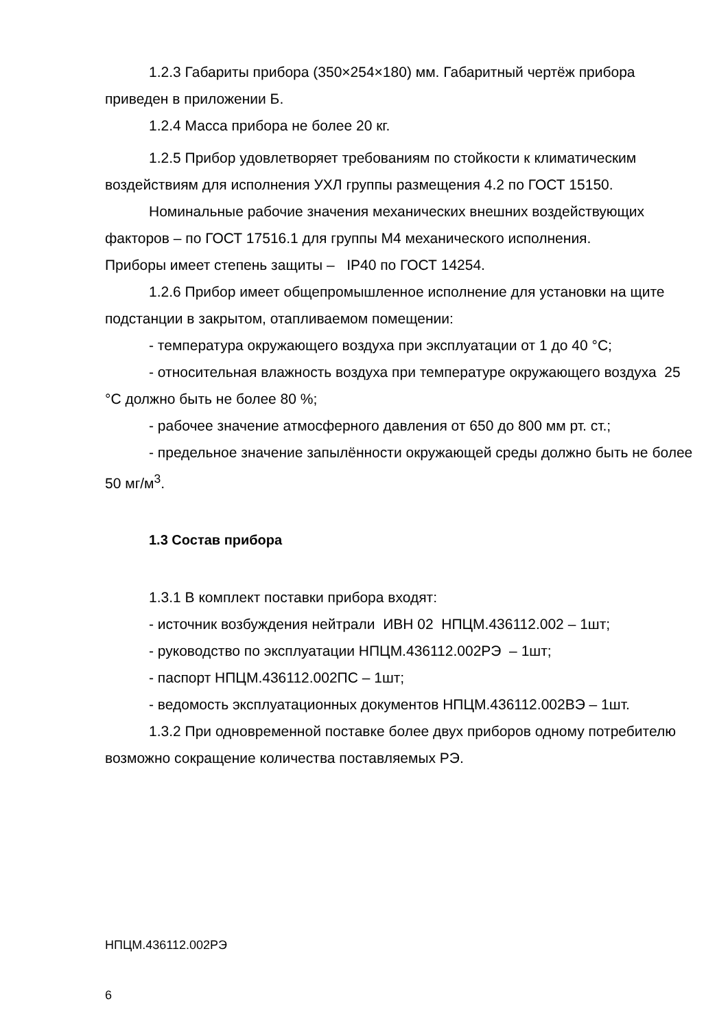1.2.3 Габариты прибора (350×254×180) мм. Габаритный чертёж прибора приведен в приложении Б.
1.2.4 Масса прибора не более 20 кг.
1.2.5 Прибор удовлетворяет требованиям по стойкости к климатическим воздействиям для исполнения УХЛ группы размещения 4.2 по ГОСТ 15150.
Номинальные рабочие значения механических внешних воздействующих факторов – по ГОСТ 17516.1 для группы М4 механического исполнения.
Приборы имеет степень защиты – IP40 по ГОСТ 14254.
1.2.6 Прибор имеет общепромышленное исполнение для установки на щите подстанции в закрытом, отапливаемом помещении:
- температура окружающего воздуха при эксплуатации от 1 до 40 °С;
- относительная влажность воздуха при температуре окружающего воздуха 25 °С должно быть не более 80 %;
- рабочее значение атмосферного давления от 650 до 800 мм рт. ст.;
- предельное значение запылённости окружающей среды должно быть не более 50 мг/м<sup>3</sup>.
1.3 Состав прибора
1.3.1 В комплект поставки прибора входят:
- источник возбуждения нейтрали ИВН 02 НПЦМ.436112.002 – 1шт;
- руководство по эксплуатации НПЦМ.436112.002РЭ – 1шт;
- паспорт НПЦМ.436112.002ПС – 1шт;
- ведомость эксплуатационных документов НПЦМ.436112.002ВЭ – 1шт.
1.3.2 При одновременной поставке более двух приборов одному потребителю возможно сокращение количества поставляемых РЭ.
НПЦМ.436112.002РЭ
6